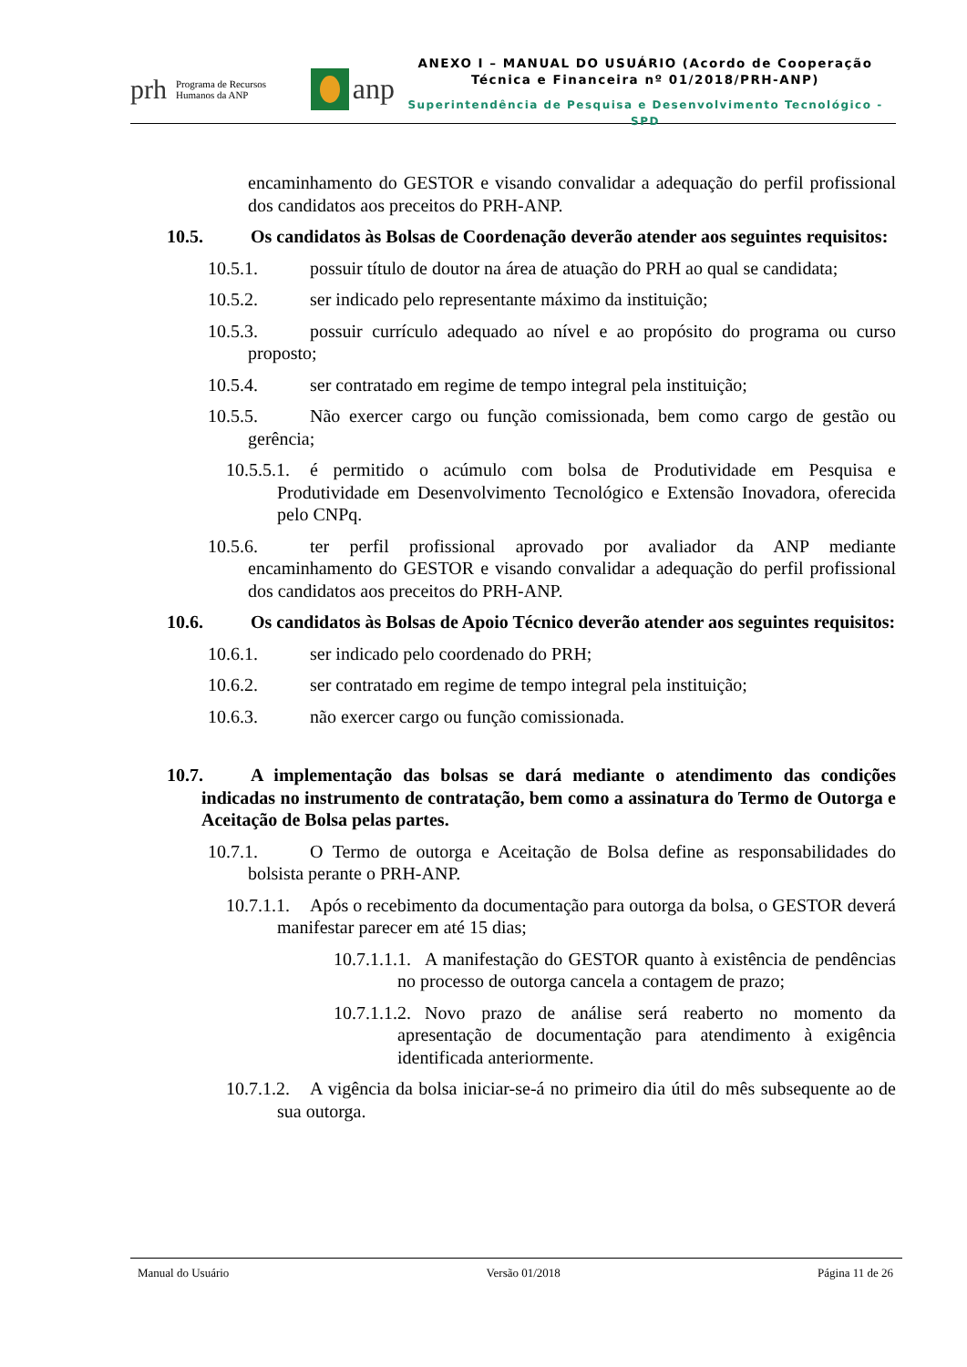prh Programa de Recursos Humanos da ANP
anp
ANEXO I – MANUAL DO USUÁRIO (Acordo de Cooperação
Técnica e Financeira nº 01/2018/PRH-ANP)
Superintendência de Pesquisa e Desenvolvimento Tecnológico - SPD
encaminhamento do GESTOR e visando convalidar a adequação do perfil profissional dos candidatos aos preceitos do PRH-ANP.
10.5. Os candidatos às Bolsas de Coordenação deverão atender aos seguintes requisitos:
10.5.1. possuir título de doutor na área de atuação do PRH ao qual se candidata;
10.5.2. ser indicado pelo representante máximo da instituição;
10.5.3. possuir currículo adequado ao nível e ao propósito do programa ou curso proposto;
10.5.4. ser contratado em regime de tempo integral pela instituição;
10.5.5. Não exercer cargo ou função comissionada, bem como cargo de gestão ou gerência;
10.5.5.1. é permitido o acúmulo com bolsa de Produtividade em Pesquisa e Produtividade em Desenvolvimento Tecnológico e Extensão Inovadora, oferecida pelo CNPq.
10.5.6. ter perfil profissional aprovado por avaliador da ANP mediante encaminhamento do GESTOR e visando convalidar a adequação do perfil profissional dos candidatos aos preceitos do PRH-ANP.
10.6. Os candidatos às Bolsas de Apoio Técnico deverão atender aos seguintes requisitos:
10.6.1. ser indicado pelo coordenado do PRH;
10.6.2. ser contratado em regime de tempo integral pela instituição;
10.6.3. não exercer cargo ou função comissionada.
10.7. A implementação das bolsas se dará mediante o atendimento das condições indicadas no instrumento de contratação, bem como a assinatura do Termo de Outorga e Aceitação de Bolsa pelas partes.
10.7.1. O Termo de outorga e Aceitação de Bolsa define as responsabilidades do bolsista perante o PRH-ANP.
10.7.1.1. Após o recebimento da documentação para outorga da bolsa, o GESTOR deverá manifestar parecer em até 15 dias;
10.7.1.1.1. A manifestação do GESTOR quanto à existência de pendências no processo de outorga cancela a contagem de prazo;
10.7.1.1.2. Novo prazo de análise será reaberto no momento da apresentação de documentação para atendimento à exigência identificada anteriormente.
10.7.1.2. A vigência da bolsa iniciar-se-á no primeiro dia útil do mês subsequente ao de sua outorga.
Manual do Usuário Versão 01/2018 Página 11 de 26